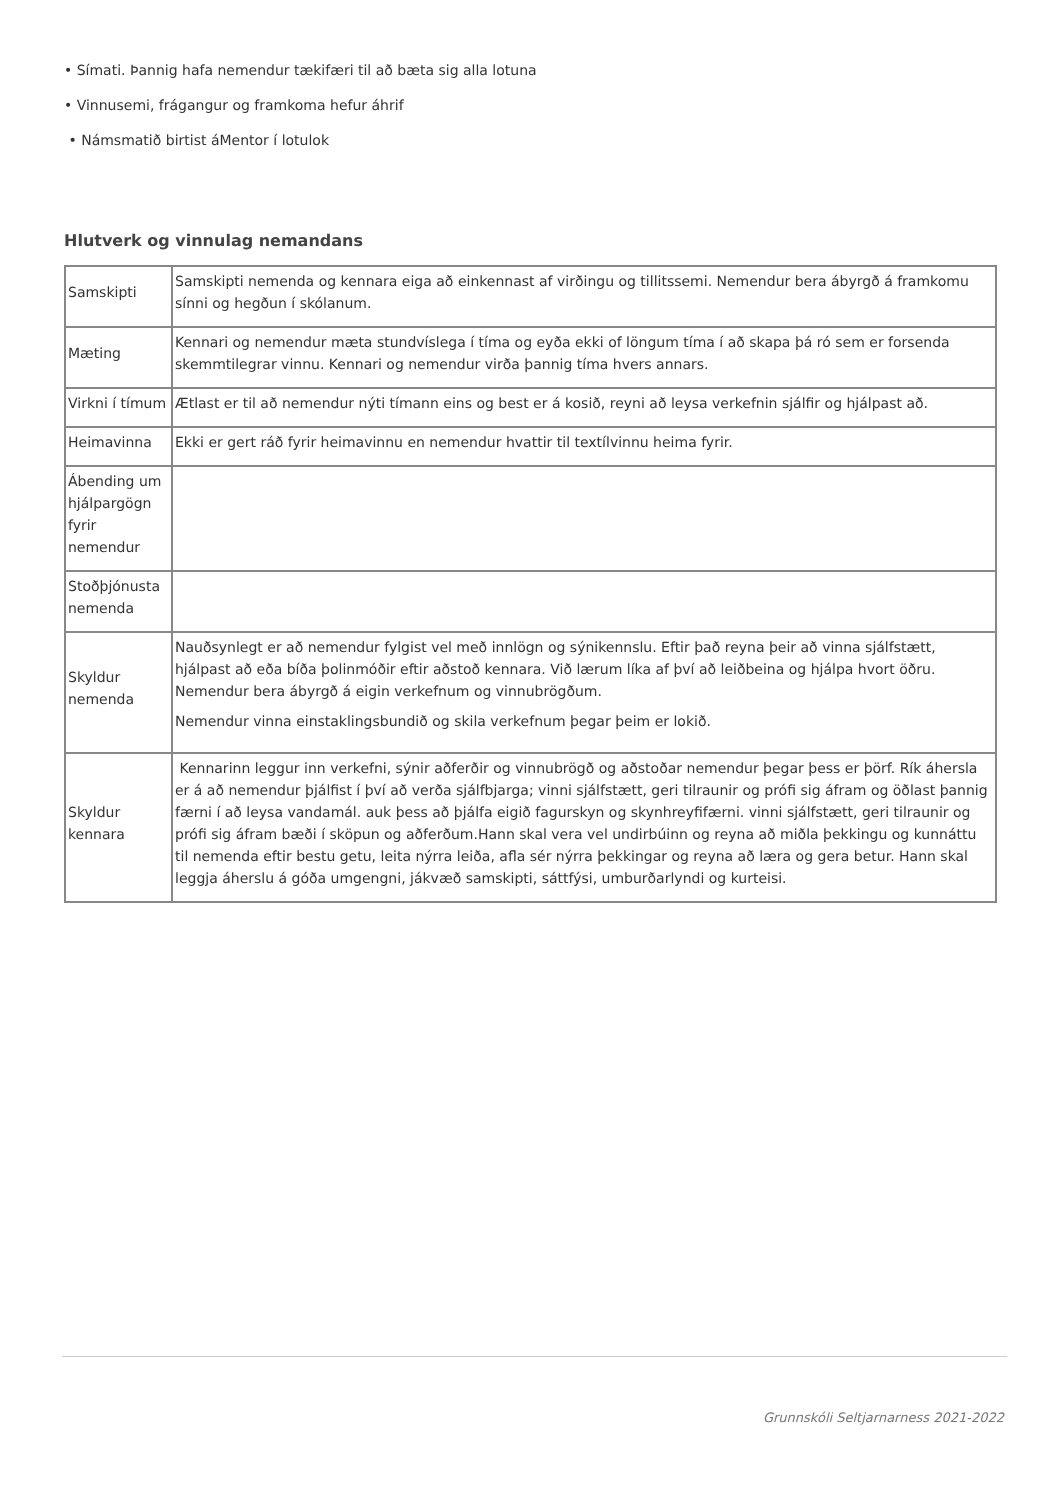• Símati. Þannig hafa nemendur tækifæri til að bæta sig alla lotuna
• Vinnusemi, frágangur og framkoma hefur áhrif
• Námsmatið birtist áMentor í lotulok
Hlutverk og vinnulag nemandans
| Samskipti | Samskipti nemenda og kennara eiga að einkennast af virðingu og tillitssemi. Nemendur bera ábyrgð á framkomu sínni og hegðun í skólanum. |
| Mæting | Kennari og nemendur mæta stundvíslega í tíma og eyða ekki of löngum tíma í að skapa þá ró sem er forsenda skemmtilegrar vinnu. Kennari og nemendur virða þannig tíma hvers annars. |
| Virkni í tímum | Ætlast er til að nemendur nýti tímann eins og best er á kosið, reyni að leysa verkefnin sjálfir og hjálpast að. |
| Heimavinna | Ekki er gert ráð fyrir heimavinnu en nemendur hvattir til textílvinnu heima fyrir. |
| Ábending um hjálpargögn fyrir nemendur | |
| Stoðþjónusta nemenda | |
| Skyldur nemenda | Nauðsynlegt er að nemendur fylgist vel með innlögn og sýnikennslu. Eftir það reyna þeir að vinna sjálfstætt, hjálpast að eða bíða þolinmóðir eftir aðstoð kennara. Við lærum líka af því að leiðbeina og hjálpa hvort öðru. Nemendur bera ábyrgð á eigin verkefnum og vinnubrögðum. Nemendur vinna einstaklingsbundið og skila verkefnum þegar þeim er lokið. |
| Skyldur kennara | Kennarinn leggur inn verkefni, sýnir aðferðir og vinnubrögð og aðstoðar nemendur þegar þess er þörf. Rík áhersla er á að nemendur þjálfist í því að verða sjálfbjarga; vinni sjálfstætt, geri tilraunir og prófi sig áfram og öðlast þannig færni í að leysa vandamál. auk þess að þjálfa eigið fagurskyn og skynhreyfifærni. vinni sjálfstætt, geri tilraunir og prófi sig áfram bæði í sköpun og aðferðum.Hann skal vera vel undirbúinn og reyna að miðla þekkingu og kunnáttu til nemenda eftir bestu getu, leita nýrra leiða, afla sér nýrra þekkingar og reyna að læra og gera betur. Hann skal leggja áherslu á góða umgengni, jákvæð samskipti, sáttfýsi, umburðarlyndi og kurteisi. |
Grunnskóli Seltjarnarness 2021-2022